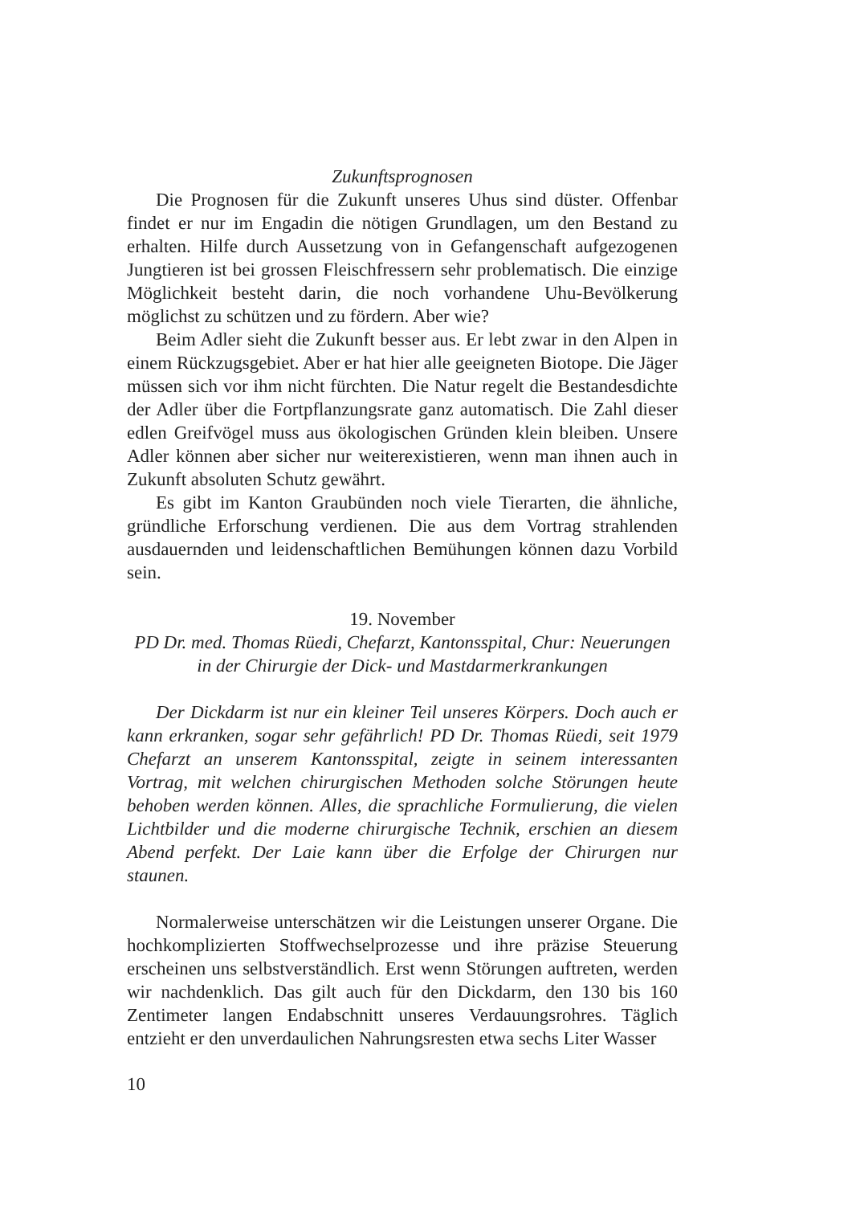Zukunftsprognosen
Die Prognosen für die Zukunft unseres Uhus sind düster. Offenbar findet er nur im Engadin die nötigen Grundlagen, um den Bestand zu erhalten. Hilfe durch Aussetzung von in Gefangenschaft aufgezogenen Jungtieren ist bei grossen Fleischfressern sehr problematisch. Die einzige Möglichkeit besteht darin, die noch vorhandene Uhu-Bevölkerung möglichst zu schützen und zu fördern. Aber wie?
Beim Adler sieht die Zukunft besser aus. Er lebt zwar in den Alpen in einem Rückzugsgebiet. Aber er hat hier alle geeigneten Biotope. Die Jäger müssen sich vor ihm nicht fürchten. Die Natur regelt die Bestandesdichte der Adler über die Fortpflanzungsrate ganz automatisch. Die Zahl dieser edlen Greifvögel muss aus ökologischen Gründen klein bleiben. Unsere Adler können aber sicher nur weiterexistieren, wenn man ihnen auch in Zukunft absoluten Schutz gewährt.
Es gibt im Kanton Graubünden noch viele Tierarten, die ähnliche, gründliche Erforschung verdienen. Die aus dem Vortrag strahlenden ausdauernden und leidenschaftlichen Bemühungen können dazu Vorbild sein.
19. November
PD Dr. med. Thomas Rüedi, Chefarzt, Kantonsspital, Chur: Neuerungen in der Chirurgie der Dick- und Mastdarmerkrankungen
Der Dickdarm ist nur ein kleiner Teil unseres Körpers. Doch auch er kann erkranken, sogar sehr gefährlich! PD Dr. Thomas Rüedi, seit 1979 Chefarzt an unserem Kantonsspital, zeigte in seinem interessanten Vortrag, mit welchen chirurgischen Methoden solche Störungen heute behoben werden können. Alles, die sprachliche Formulierung, die vielen Lichtbilder und die moderne chirurgische Technik, erschien an diesem Abend perfekt. Der Laie kann über die Erfolge der Chirurgen nur staunen.
Normalerweise unterschätzen wir die Leistungen unserer Organe. Die hochkomplizierten Stoffwechselprozesse und ihre präzise Steuerung erscheinen uns selbstverständlich. Erst wenn Störungen auftreten, werden wir nachdenklich. Das gilt auch für den Dickdarm, den 130 bis 160 Zentimeter langen Endabschnitt unseres Verdauungsrohres. Täglich entzieht er den unverdaulichen Nahrungsresten etwa sechs Liter Wasser
10